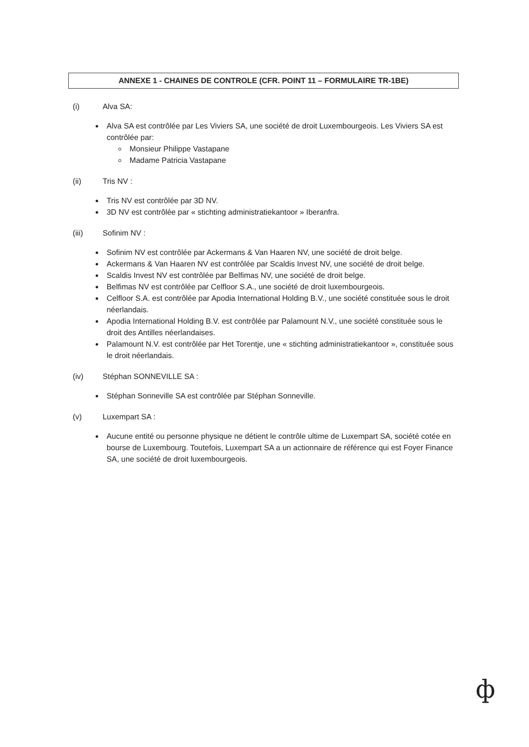ANNEXE 1 - CHAINES DE CONTROLE (CFR. POINT 11 – FORMULAIRE TR-1BE)
(i) Alva SA:
Alva SA est contrôlée par Les Viviers SA, une société de droit Luxembourgeois. Les Viviers SA est contrôlée par:
Monsieur Philippe Vastapane
Madame Patricia Vastapane
(ii) Tris NV :
Tris NV est contrôlée par 3D NV.
3D NV est contrôlée par « stichting administratiekantoor » Iberanfra.
(iii) Sofinim NV :
Sofinim NV est contrôlée par Ackermans & Van Haaren NV, une société de droit belge.
Ackermans & Van Haaren NV est contrôlée par Scaldis Invest NV, une société de droit belge.
Scaldis Invest NV est contrôlée par Belfimas NV, une société de droit belge.
Belfimas NV est contrôlée par Celfloor S.A., une société de droit luxembourgeois.
Celfloor S.A. est contrôlée par Apodia International Holding B.V., une société constituée sous le droit néerlandais.
Apodia International Holding B.V. est contrôlée par Palamount N.V., une société constituée sous le droit des Antilles néerlandaises.
Palamount N.V. est contrôlée par Het Torentje, une « stichting administratiekantoor », constituée sous le droit néerlandais.
(iv) Stéphan SONNEVILLE SA :
Stéphan Sonneville SA est contrôlée par Stéphan Sonneville.
(v) Luxempart SA :
Aucune entité ou personne physique ne détient le contrôle ultime de Luxempart SA, société cotée en bourse de Luxembourg. Toutefois, Luxempart SA a un actionnaire de référence qui est Foyer Finance SA, une société de droit luxembourgeois.
ф